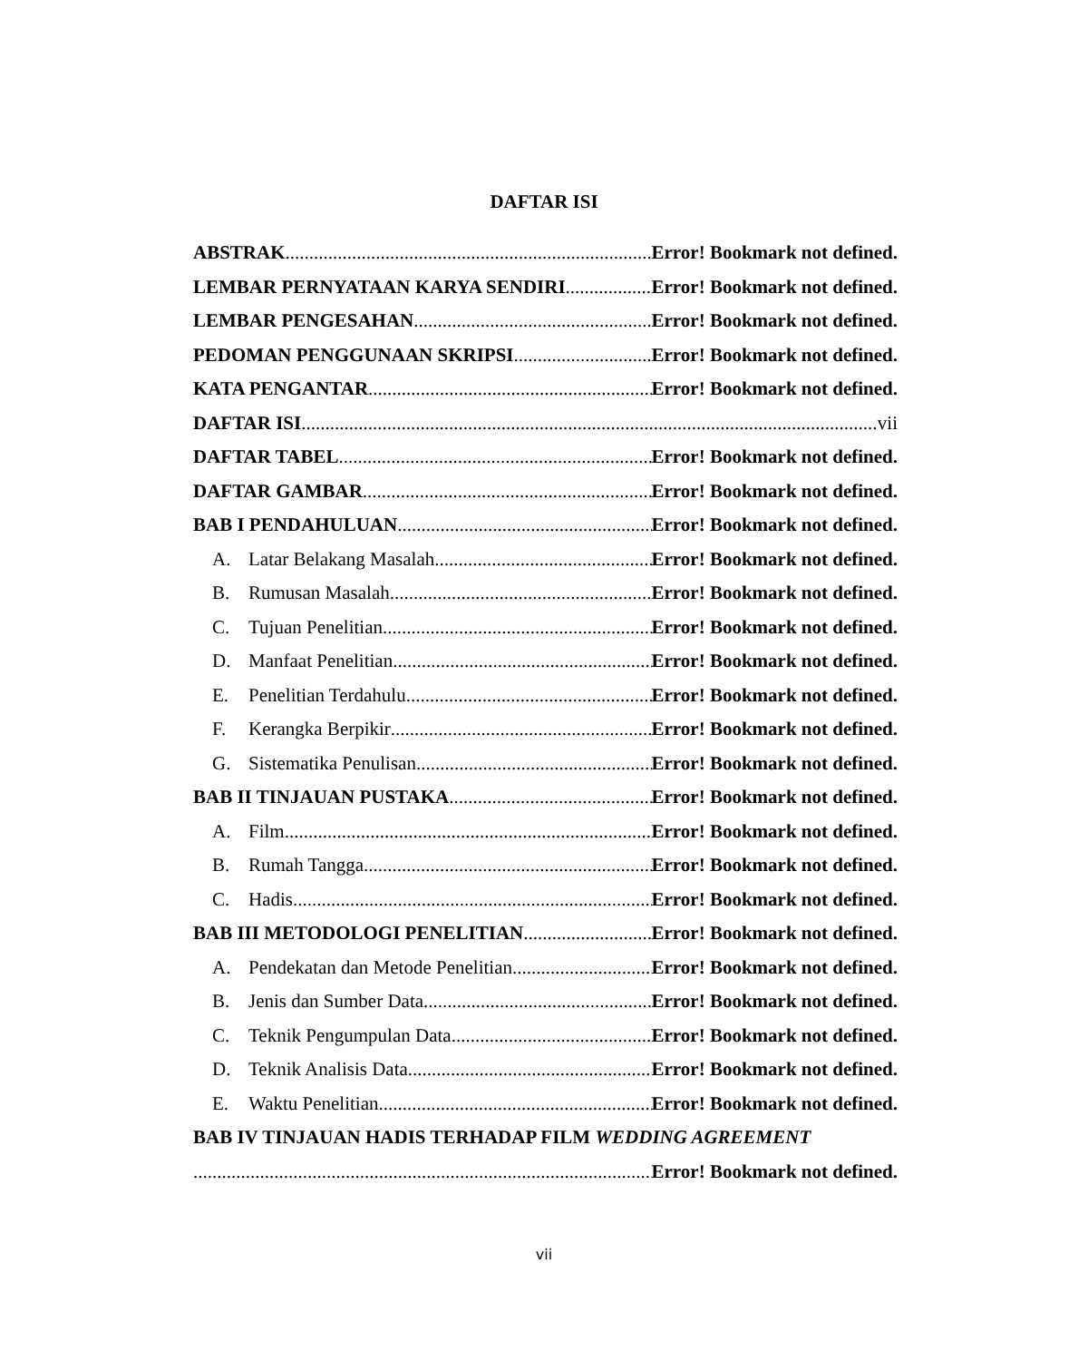DAFTAR ISI
ABSTRAK Error! Bookmark not defined.
LEMBAR PERNYATAAN KARYA SENDIRI Error! Bookmark not defined.
LEMBAR PENGESAHAN Error! Bookmark not defined.
PEDOMAN PENGGUNAAN SKRIPSI Error! Bookmark not defined.
KATA PENGANTAR Error! Bookmark not defined.
DAFTAR ISI vii
DAFTAR TABEL Error! Bookmark not defined.
DAFTAR GAMBAR Error! Bookmark not defined.
BAB I PENDAHULUAN Error! Bookmark not defined.
A. Latar Belakang Masalah Error! Bookmark not defined.
B. Rumusan Masalah Error! Bookmark not defined.
C. Tujuan Penelitian Error! Bookmark not defined.
D. Manfaat Penelitian Error! Bookmark not defined.
E. Penelitian Terdahulu Error! Bookmark not defined.
F. Kerangka Berpikir Error! Bookmark not defined.
G. Sistematika Penulisan Error! Bookmark not defined.
BAB II TINJAUAN PUSTAKA Error! Bookmark not defined.
A. Film Error! Bookmark not defined.
B. Rumah Tangga Error! Bookmark not defined.
C. Hadis Error! Bookmark not defined.
BAB III METODOLOGI PENELITIAN Error! Bookmark not defined.
A. Pendekatan dan Metode Penelitian Error! Bookmark not defined.
B. Jenis dan Sumber Data Error! Bookmark not defined.
C. Teknik Pengumpulan Data Error! Bookmark not defined.
D. Teknik Analisis Data Error! Bookmark not defined.
E. Waktu Penelitian Error! Bookmark not defined.
BAB IV TINJAUAN HADIS TERHADAP FILM WEDDING AGREEMENT
Error! Bookmark not defined.
vii